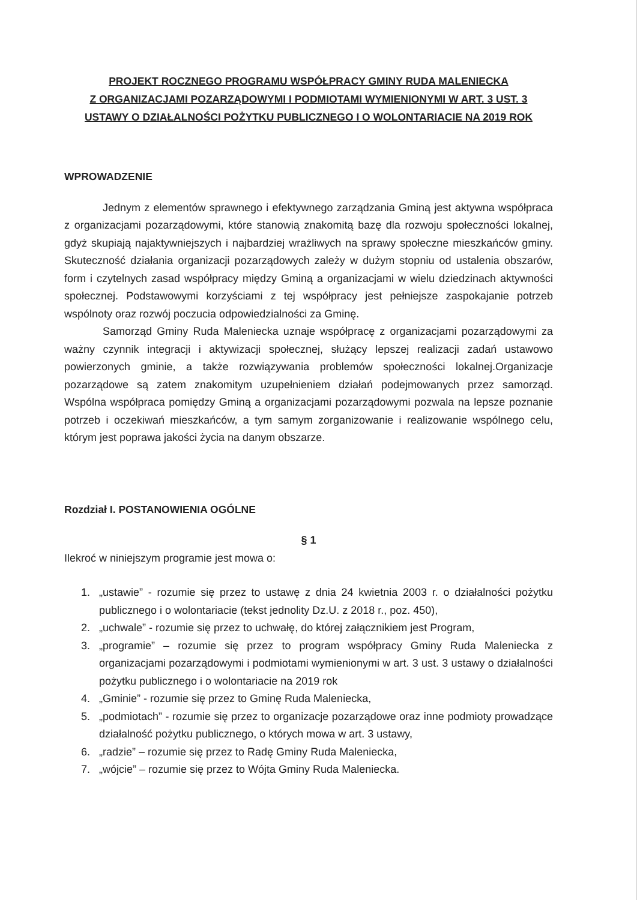PROJEKT ROCZNEGO PROGRAMU WSPÓŁPRACY GMINY RUDA MALENIECKA
Z ORGANIZACJAMI POZARZĄDOWYMI I PODMIOTAMI WYMIENIONYMI W ART. 3 UST. 3
USTAWY O DZIAŁALNOŚCI POŻYTKU PUBLICZNEGO I O WOLONTARIACIE NA 2019 ROK
WPROWADZENIE
Jednym z elementów sprawnego i efektywnego zarządzania Gminą jest aktywna współpraca z organizacjami pozarządowymi, które stanowią znakomitą bazę dla rozwoju społeczności lokalnej, gdyż skupiają najaktywniejszych i najbardziej wrażliwych na sprawy społeczne mieszkańców gminy. Skuteczność działania organizacji pozarządowych zależy w dużym stopniu od ustalenia obszarów, form i czytelnych zasad współpracy między Gminą a organizacjami w wielu dziedzinach aktywności społecznej. Podstawowymi korzyściami z tej współpracy jest pełniejsze zaspokajanie potrzeb wspólnoty oraz rozwój poczucia odpowiedzialności za Gminę.
Samorząd Gminy Ruda Maleniecka uznaje współpracę z organizacjami pozarządowymi za ważny czynnik integracji i aktywizacji społecznej, służący lepszej realizacji zadań ustawowo powierzonych gminie, a także rozwiązywania problemów społeczności lokalnej.Organizacje pozarządowe są zatem znakomitym uzupełnieniem działań podejmowanych przez samorząd. Wspólna współpraca pomiędzy Gminą a organizacjami pozarządowymi pozwala na lepsze poznanie potrzeb i oczekiwań mieszkańców, a tym samym zorganizowanie i realizowanie wspólnego celu, którym jest poprawa jakości życia na danym obszarze.
Rozdział I. POSTANOWIENIA OGÓLNE
§ 1
Ilekroć w niniejszym programie jest mowa o:
1. „ustawie” - rozumie się przez to ustawę z dnia 24 kwietnia 2003 r. o działalności pożytku publicznego i o wolontariacie (tekst jednolity Dz.U. z 2018 r., poz. 450),
2. „uchwale” - rozumie się przez to uchwałę, do której załącznikiem jest Program,
3. „programie” – rozumie się przez to program współpracy Gminy Ruda Maleniecka z organizacjami pozarządowymi i podmiotami wymienionymi w art. 3 ust. 3 ustawy o działalności pożytku publicznego i o wolontariacie na 2019 rok
4. „Gminie” - rozumie się przez to Gminę Ruda Maleniecka,
5. „podmiotach” - rozumie się przez to organizacje pozarządowe oraz inne podmioty prowadzące działalność pożytku publicznego, o których mowa w art. 3 ustawy,
6. „radzie” – rozumie się przez to Radę Gminy Ruda Maleniecka,
7. „wójcie” – rozumie się przez to Wójta Gminy Ruda Maleniecka.